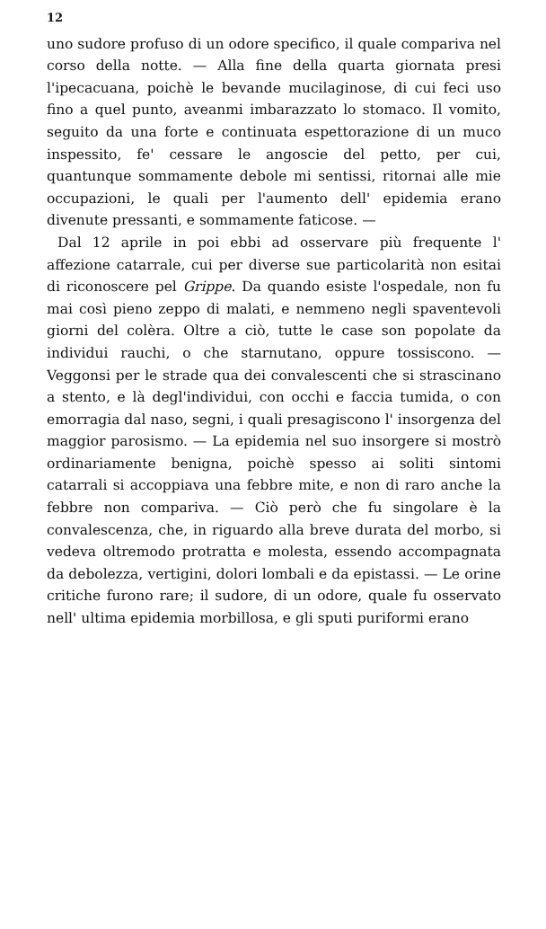12
uno sudore profuso di un odore specifico, il quale compariva nel corso della notte. — Alla fine della quarta giornata presi l'ipecacuana, poichè le bevande mucilaginose, di cui feci uso fino a quel punto, aveanmi imbarazzato lo stomaco. Il vomito, seguito da una forte e continuata espettorazione di un muco inspessito, fe' cessare le angoscie del petto, per cui, quantunque sommamente debole mi sentissi, ritornai alle mie occupazioni, le quali per l'aumento dell' epidemia erano divenute pressanti, e sommamente faticose. —
Dal 12 aprile in poi ebbi ad osservare più frequente l' affezione catarrale, cui per diverse sue particolarità non esitai di riconoscere pel Grippe. Da quando esiste l'ospedale, non fu mai così pieno zeppo di malati, e nemmeno negli spaventevoli giorni del colèra. Oltre a ciò, tutte le case son popolate da individui rauchi, o che starnutano, oppure tossiscono. — Veggonsi per le strade qua dei convalescenti che si strascinano a stento, e là degl'individui, con occhi e faccia tumida, o con emorragia dal naso, segni, i quali presagiscono l' insorgenza del maggior parosismo. — La epidemia nel suo insorgere si mostrò ordinariamente benigna, poichè spesso ai soliti sintomi catarrali si accoppiava una febbre mite, e non di raro anche la febbre non compariva. — Ciò però che fu singolare è la convalescenza, che, in riguardo alla breve durata del morbo, si vedeva oltremodo protratta e molesta, essendo accompagnata da debolezza, vertigini, dolori lombali e da epistassi. — Le orine critiche furono rare; il sudore, di un odore, quale fu osservato nell' ultima epidemia morbillosa, e gli sputi puriformi erano